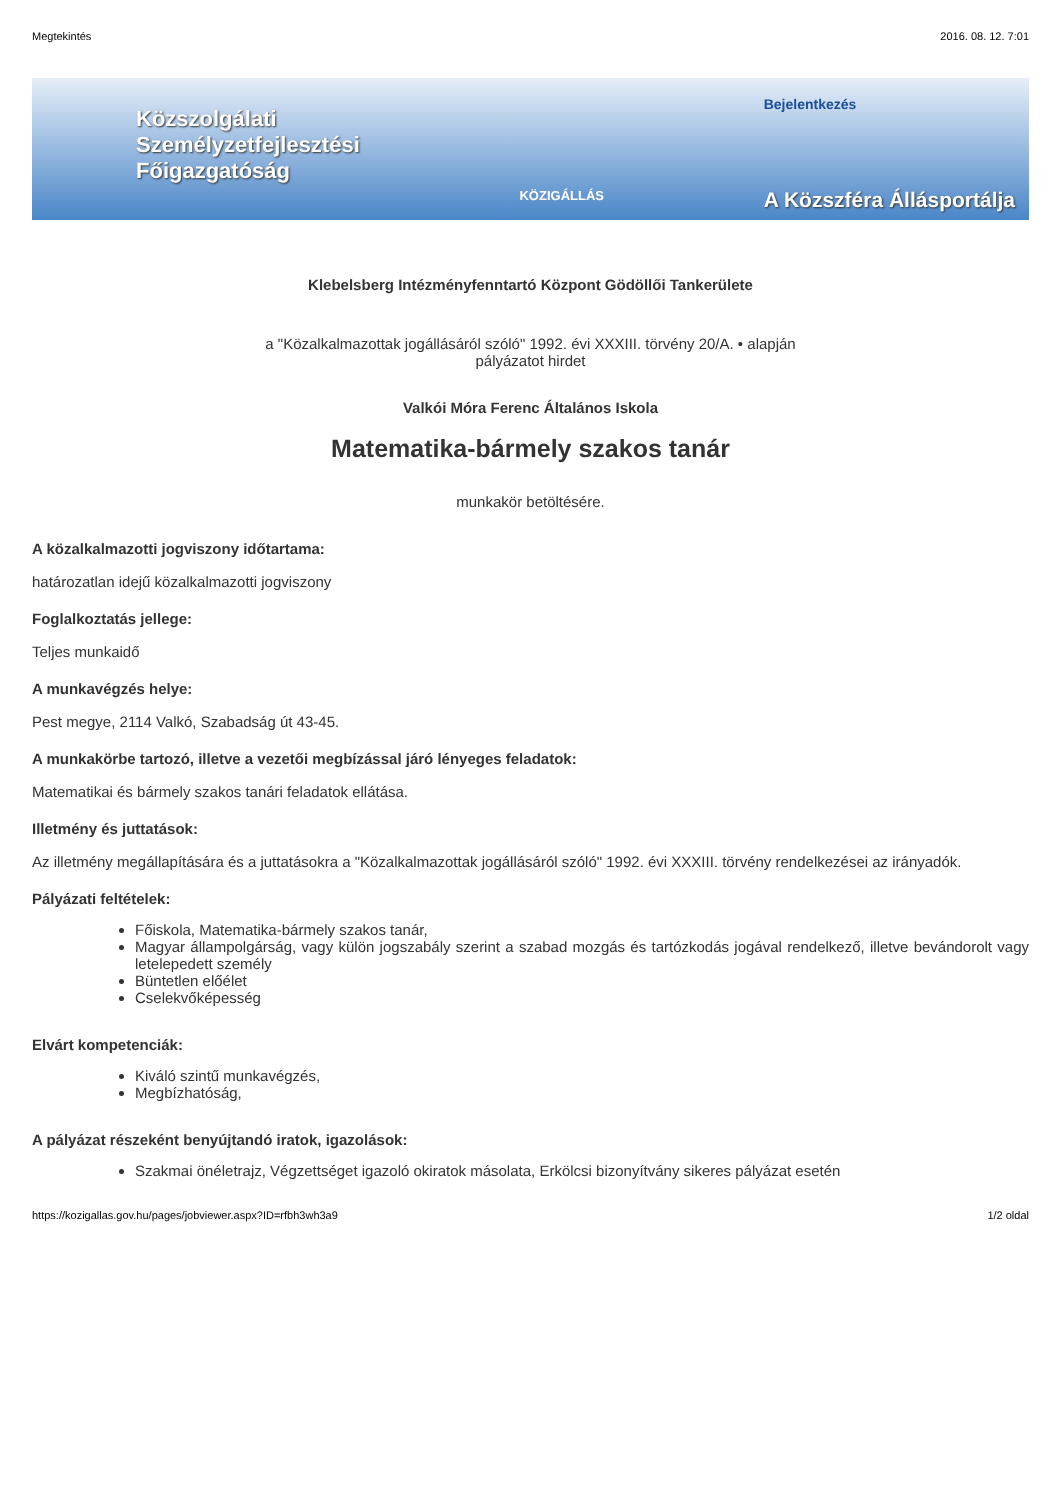Megtekintés 2016. 08. 12. 7:01
Közszolgálati
Személyzetfejlesztési
Főigazgatóság
KÖZIGÁLLÁS
Bejelentkezés
A Közszféra Állásportálja
Klebelsberg Intézményfenntartó Központ Gödöllői Tankerülete
a "Közalkalmazottak jogállásáról szóló" 1992. évi XXXIII. törvény 20/A. • alapján
pályázatot hirdet
Valkói Móra Ferenc Általános Iskola
Matematika-bármely szakos tanár
munkakör betöltésére.
A közalkalmazotti jogviszony időtartama:
határozatlan idejű közalkalmazotti jogviszony
Foglalkoztatás jellege:
Teljes munkaidő
A munkavégzés helye:
Pest megye, 2114 Valkó, Szabadság út 43-45.
A munkakörbe tartozó, illetve a vezetői megbízással járó lényeges feladatok:
Matematikai és bármely szakos tanári feladatok ellátása.
Illetmény és juttatások:
Az illetmény megállapítására és a juttatásokra a "Közalkalmazottak jogállásáról szóló" 1992. évi XXXIII. törvény rendelkezései az irányadók.
Pályázati feltételek:
Főiskola, Matematika-bármely szakos tanár,
Magyar állampolgárság, vagy külön jogszabály szerint a szabad mozgás és tartózkodás jogával rendelkező, illetve bevándorolt vagy letelepedett személy
Büntetlen előélet
Cselekvőképesség
Elvárt kompetenciák:
Kiváló szintű munkavégzés,
Megbízhatóság,
A pályázat részeként benyújtandó iratok, igazolások:
Szakmai önéletrajz, Végzettséget igazoló okiratok másolata, Erkölcsi bizonyítvány sikeres pályázat esetén
https://kozigallas.gov.hu/pages/jobviewer.aspx?ID=rfbh3wh3a9 1/2 oldal